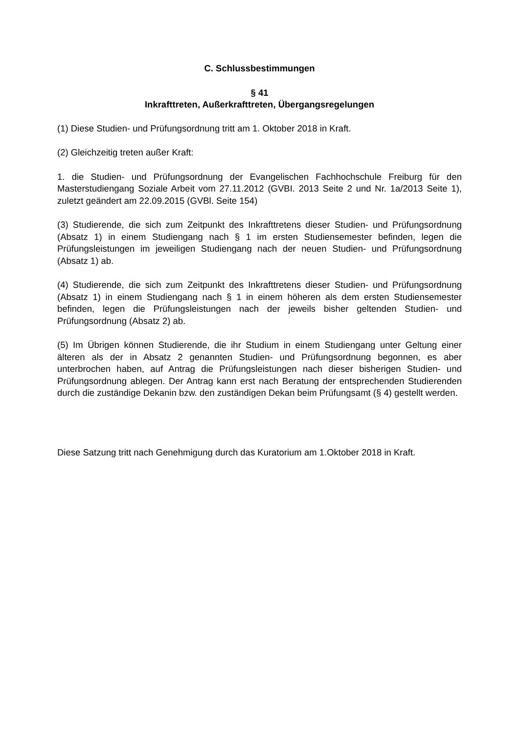C. Schlussbestimmungen
§ 41
Inkrafttreten, Außerkrafttreten, Übergangsregelungen
(1) Diese Studien- und Prüfungsordnung tritt am 1. Oktober 2018 in Kraft.
(2) Gleichzeitig treten außer Kraft:
1. die Studien- und Prüfungsordnung der Evangelischen Fachhochschule Freiburg für den Masterstudiengang Soziale Arbeit vom 27.11.2012 (GVBI. 2013 Seite 2 und Nr. 1a/2013 Seite 1), zuletzt geändert am 22.09.2015 (GVBl. Seite 154)
(3) Studierende, die sich zum Zeitpunkt des Inkrafttretens dieser Studien- und Prüfungs­ordnung (Absatz 1) in einem Studiengang nach § 1 im ersten Studiensemester befinden, legen die Prüfungsleistungen im jeweiligen Studiengang nach der neuen Studien- und Prüfungsordnung (Absatz 1) ab.
(4) Studierende, die sich zum Zeitpunkt des Inkrafttretens dieser Studien- und Prüfungs­ordnung (Absatz 1) in einem Studiengang nach § 1 in einem höheren als dem ersten Studiensemester befinden, legen die Prüfungsleistungen nach der jeweils bisher geltenden Studien- und Prüfungsordnung (Absatz 2) ab.
(5) Im Übrigen können Studierende, die ihr Studium in einem Studiengang unter Geltung einer älteren als der in Absatz 2 genannten Studien- und Prüfungsordnung be­gonnen, es aber unterbrochen haben, auf Antrag die Prüfungsleistungen nach dieser bisherigen Studien- und Prüfungsordnung ablegen. Der Antrag kann erst nach Beratung der entsprechenden Studierenden durch die zuständige Dekanin bzw. den zuständigen Dekan beim Prüfungsamt (§ 4) gestellt werden.
Diese Satzung tritt nach Genehmigung durch das Kuratorium am 1.Oktober 2018 in Kraft.